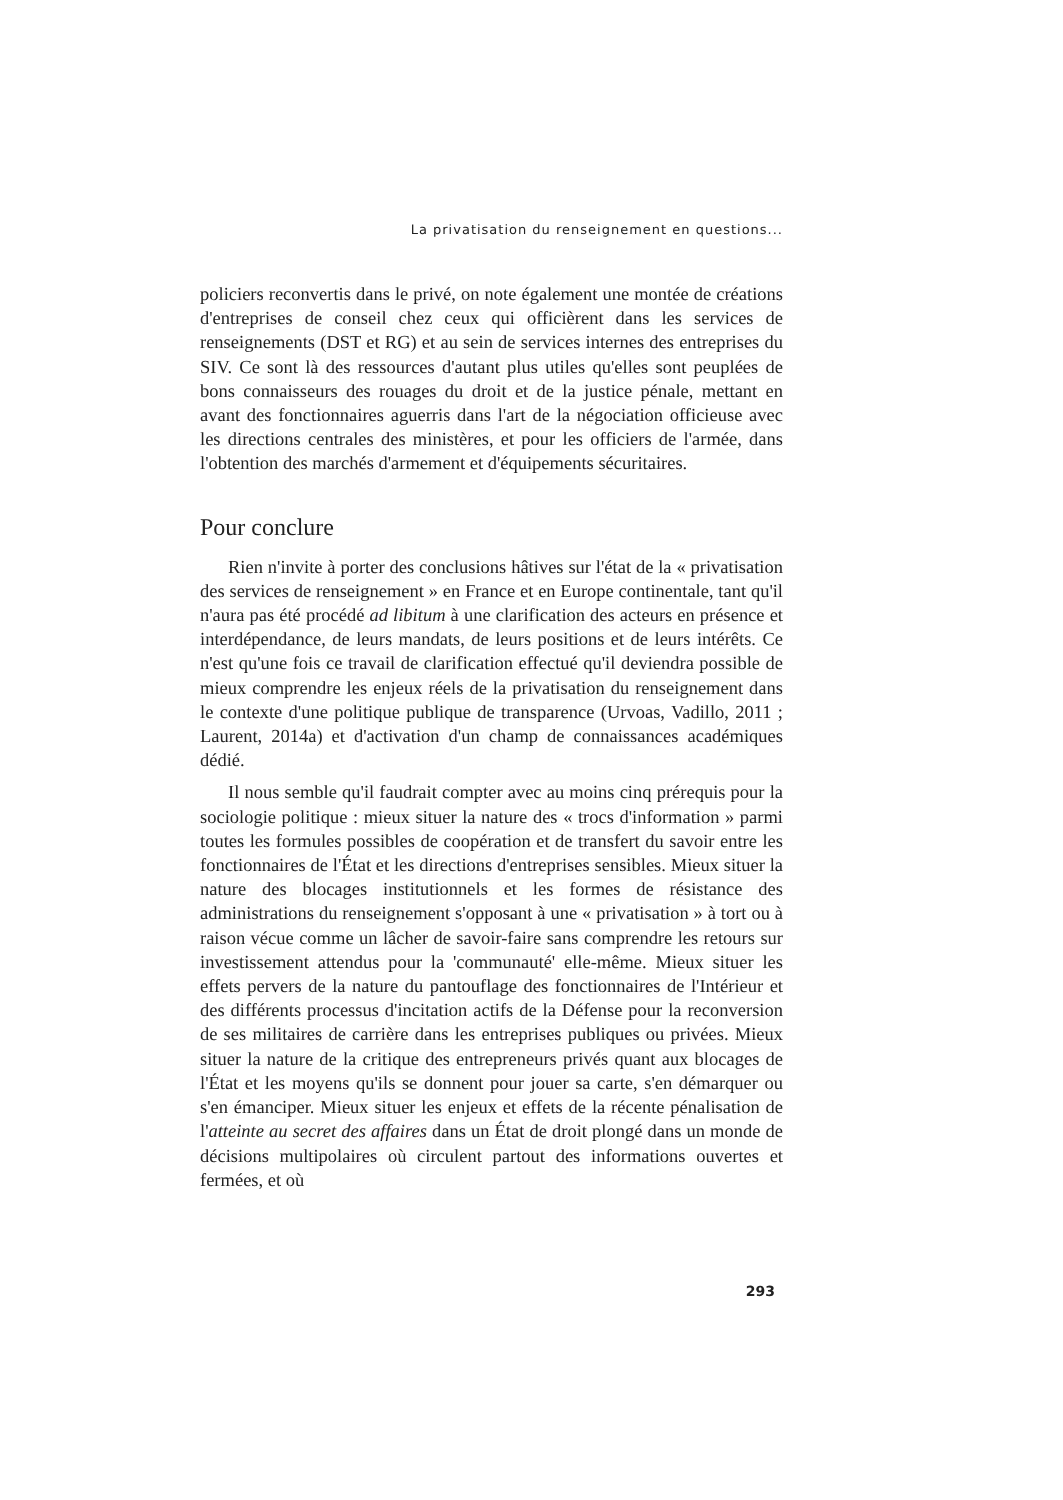La privatisation du renseignement en questions...
policiers reconvertis dans le privé, on note également une montée de créations d'entreprises de conseil chez ceux qui officièrent dans les services de renseignements (DST et RG) et au sein de services internes des entreprises du SIV. Ce sont là des ressources d'autant plus utiles qu'elles sont peuplées de bons connaisseurs des rouages du droit et de la justice pénale, mettant en avant des fonctionnaires aguerris dans l'art de la négociation officieuse avec les directions centrales des ministères, et pour les officiers de l'armée, dans l'obtention des marchés d'armement et d'équipements sécuritaires.
Pour conclure
Rien n'invite à porter des conclusions hâtives sur l'état de la « privatisation des services de renseignement » en France et en Europe continentale, tant qu'il n'aura pas été procédé ad libitum à une clarification des acteurs en présence et interdépendance, de leurs mandats, de leurs positions et de leurs intérêts. Ce n'est qu'une fois ce travail de clarification effectué qu'il deviendra possible de mieux comprendre les enjeux réels de la privatisation du renseignement dans le contexte d'une politique publique de transparence (Urvoas, Vadillo, 2011 ; Laurent, 2014a) et d'activation d'un champ de connaissances académiques dédié.
Il nous semble qu'il faudrait compter avec au moins cinq prérequis pour la sociologie politique : mieux situer la nature des « trocs d'information » parmi toutes les formules possibles de coopération et de transfert du savoir entre les fonctionnaires de l'État et les directions d'entreprises sensibles. Mieux situer la nature des blocages institutionnels et les formes de résistance des administrations du renseignement s'opposant à une « privatisation » à tort ou à raison vécue comme un lâcher de savoir-faire sans comprendre les retours sur investissement attendus pour la 'communauté' elle-même. Mieux situer les effets pervers de la nature du pantouflage des fonctionnaires de l'Intérieur et des différents processus d'incitation actifs de la Défense pour la reconversion de ses militaires de carrière dans les entreprises publiques ou privées. Mieux situer la nature de la critique des entrepreneurs privés quant aux blocages de l'État et les moyens qu'ils se donnent pour jouer sa carte, s'en démarquer ou s'en émanciper. Mieux situer les enjeux et effets de la récente pénalisation de l'atteinte au secret des affaires dans un État de droit plongé dans un monde de décisions multipolaires où circulent partout des informations ouvertes et fermées, et où
293